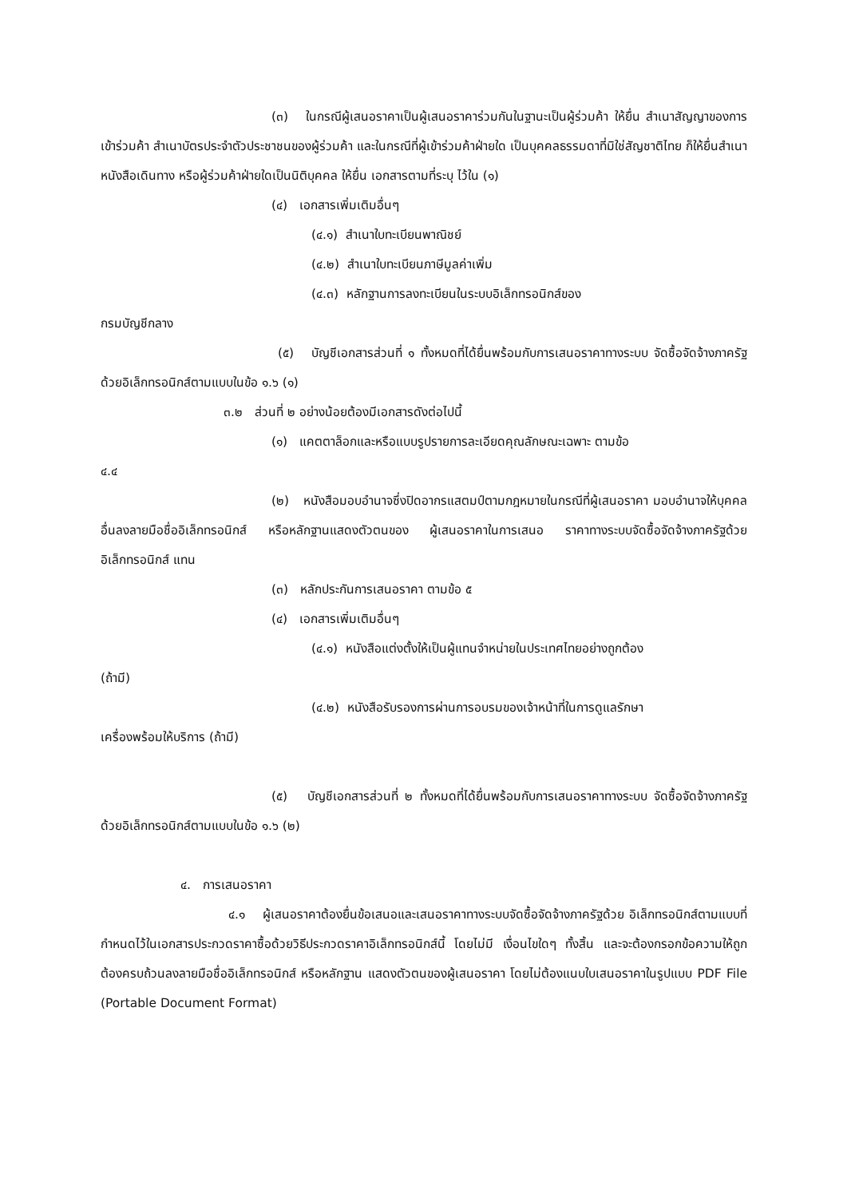(๓) ในกรณีผู้เสนอราคาเป็นผู้เสนอราคาร่วมกันในฐานะเป็นผู้ร่วมค้า ให้ยื่น สำเนาสัญญาของการเข้าร่วมค้า สำเนาบัตรประจำตัวประชาชนของผู้ร่วมค้า และในกรณีที่ผู้เข้าร่วมค้าฝ่ายใด เป็นบุคคลธรรมดาที่มิใช่สัญชาติไทย ก็ให้ยื่นสำเนาหนังสือเดินทาง หรือผู้ร่วมค้าฝ่ายใดเป็นนิติบุคคล ให้ยื่น เอกสารตามที่ระบุ ไว้ใน (๑)
(๔) เอกสารเพิ่มเติมอื่นๆ
(๔.๑) สำเนาใบทะเบียนพาณิชย์
(๔.๒) สำเนาใบทะเบียนภาษีมูลค่าเพิ่ม
(๔.๓) หลักฐานการลงทะเบียนในระบบอิเล็กทรอนิกส์ของ
กรมบัญชีกลาง
(๕) บัญชีเอกสารส่วนที่ ๑ ทั้งหมดที่ได้ยื่นพร้อมกับการเสนอราคาทางระบบ จัดซื้อจัดจ้างภาครัฐด้วยอิเล็กทรอนิกส์ตามแบบในข้อ ๑.๖ (๑)
๓.๒ ส่วนที่ ๒ อย่างน้อยต้องมีเอกสารดังต่อไปนี้
(๑) แคตตาล็อกและหรือแบบรูปรายการละเอียดคุณลักษณะเฉพาะ ตามข้อ
๔.๔
(๒) หนังสือมอบอำนาจซึ่งปิดอากรแสตมป์ตามกฎหมายในกรณีที่ผู้เสนอราคา มอบอำนาจให้บุคคลอื่นลงลายมือชื่ออิเล็กทรอนิกส์ หรือหลักฐานแสดงตัวตนของ ผู้เสนอราคาในการเสนอ ราคาทางระบบจัดซื้อจัดจ้างภาครัฐด้วยอิเล็กทรอนิกส์ แทน
(๓) หลักประกันการเสนอราคา ตามข้อ ๕
(๔) เอกสารเพิ่มเติมอื่นๆ
(๔.๑) หนังสือแต่งตั้งให้เป็นผู้แทนจำหน่ายในประเทศไทยอย่างถูกต้อง
(ถ้ามี)
(๔.๒) หนังสือรับรองการผ่านการอบรมของเจ้าหน้าที่ในการดูแลรักษา
เครื่องพร้อมให้บริการ (ถ้ามี)
(๕) บัญชีเอกสารส่วนที่ ๒ ทั้งหมดที่ได้ยื่นพร้อมกับการเสนอราคาทางระบบ จัดซื้อจัดจ้างภาครัฐด้วยอิเล็กทรอนิกส์ตามแบบในข้อ ๑.๖ (๒)
๔. การเสนอราคา
๔.๑ ผู้เสนอราคาต้องยื่นข้อเสนอและเสนอราคาทางระบบจัดซื้อจัดจ้างภาครัฐด้วย อิเล็กทรอนิกส์ตามแบบที่กำหนดไว้ในเอกสารประกวดราคาซื้อด้วยวิธีประกวดราคาอิเล็กทรอนิกส์นี้ โดยไม่มี เงื่อนไขใดๆ ทั้งสิ้น และจะต้องกรอกข้อความให้ถูกต้องครบถ้วนลงลายมือชื่ออิเล็กทรอนิกส์ หรือหลักฐาน แสดงตัวตนของผู้เสนอราคา โดยไม่ต้องแนบใบเสนอราคาในรูปแบบ PDF File (Portable Document Format)